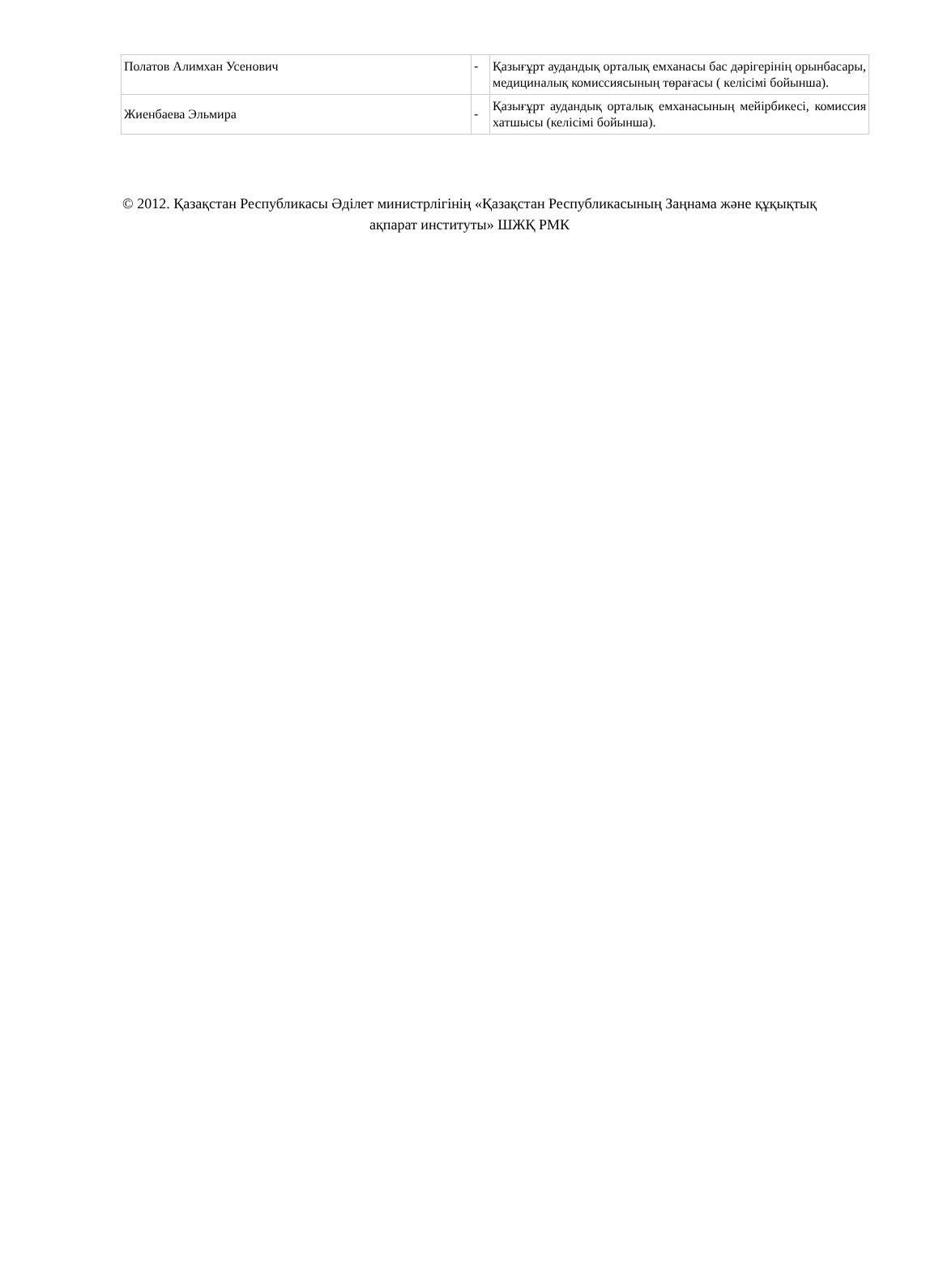| Полатов Алимхан Усенович | - | Қазығұрт аудандық орталық емханасы бас дәрігерінің орынбасары, медициналық комиссиясының төрағасы ( келісімі бойынша). |
| Жиенбаева Эльмира | - | Қазығұрт аудандық орталық емханасының мейірбикесі, комиссия хатшысы (келісімі бойынша). |
© 2012. Қазақстан Республикасы Әділет министрлігінің «Қазақстан Республикасының Заңнама және құқықтық ақпарат институты» ШЖҚ РМК